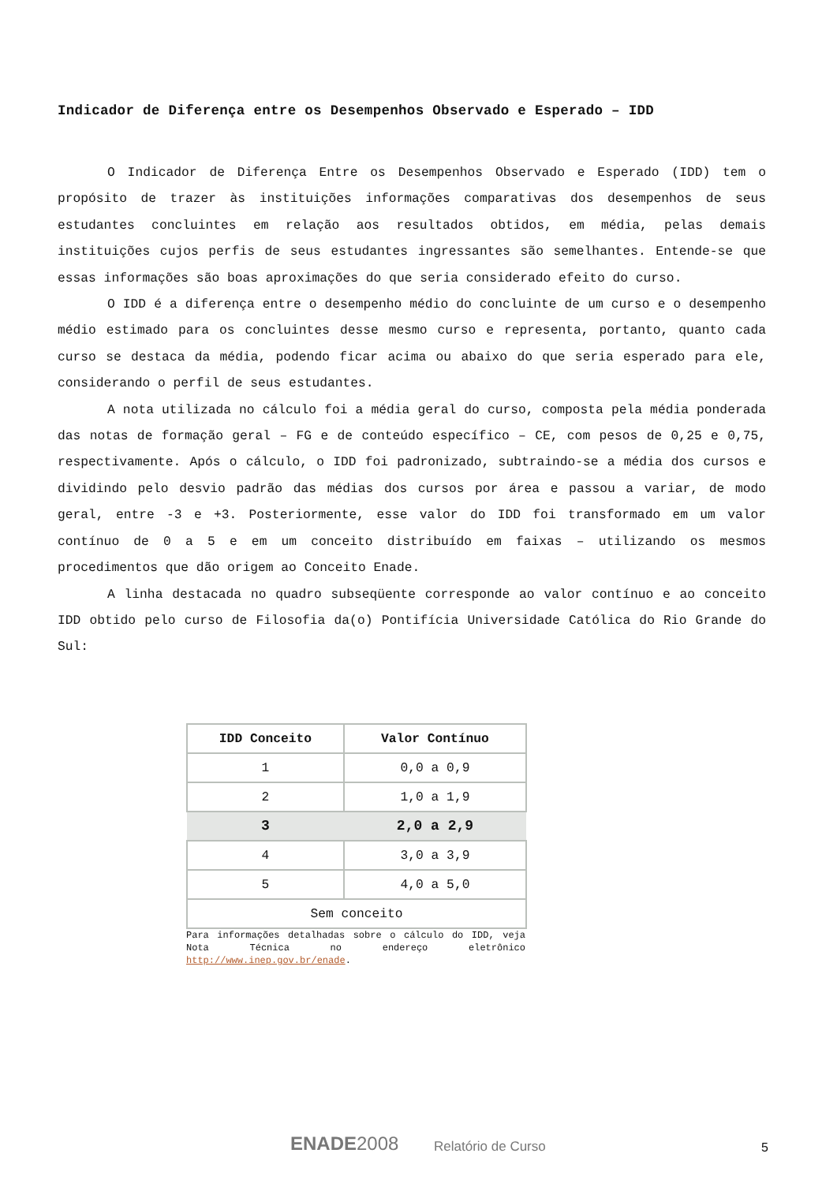Indicador de Diferença entre os Desempenhos Observado e Esperado – IDD
O Indicador de Diferença Entre os Desempenhos Observado e Esperado (IDD) tem o propósito de trazer às instituições informações comparativas dos desempenhos de seus estudantes concluintes em relação aos resultados obtidos, em média, pelas demais instituições cujos perfis de seus estudantes ingressantes são semelhantes. Entende-se que essas informações são boas aproximações do que seria considerado efeito do curso.
O IDD é a diferença entre o desempenho médio do concluinte de um curso e o desempenho médio estimado para os concluintes desse mesmo curso e representa, portanto, quanto cada curso se destaca da média, podendo ficar acima ou abaixo do que seria esperado para ele, considerando o perfil de seus estudantes.
A nota utilizada no cálculo foi a média geral do curso, composta pela média ponderada das notas de formação geral – FG e de conteúdo específico – CE, com pesos de 0,25 e 0,75, respectivamente. Após o cálculo, o IDD foi padronizado, subtraindo-se a média dos cursos e dividindo pelo desvio padrão das médias dos cursos por área e passou a variar, de modo geral, entre -3 e +3. Posteriormente, esse valor do IDD foi transformado em um valor contínuo de 0 a 5 e em um conceito distribuído em faixas – utilizando os mesmos procedimentos que dão origem ao Conceito Enade.
A linha destacada no quadro subseqüente corresponde ao valor contínuo e ao conceito IDD obtido pelo curso de Filosofia da(o) Pontifícia Universidade Católica do Rio Grande do Sul:
| IDD Conceito | Valor Contínuo |
| --- | --- |
| 1 | 0,0 a 0,9 |
| 2 | 1,0 a 1,9 |
| 3 | 2,0 a 2,9 |
| 4 | 3,0 a 3,9 |
| 5 | 4,0 a 5,0 |
| Sem conceito | |
Para informações detalhadas sobre o cálculo do IDD, veja Nota Técnica no endereço eletrônico http://www.inep.gov.br/enade.
ENADE2008 Relatório de Curso 5